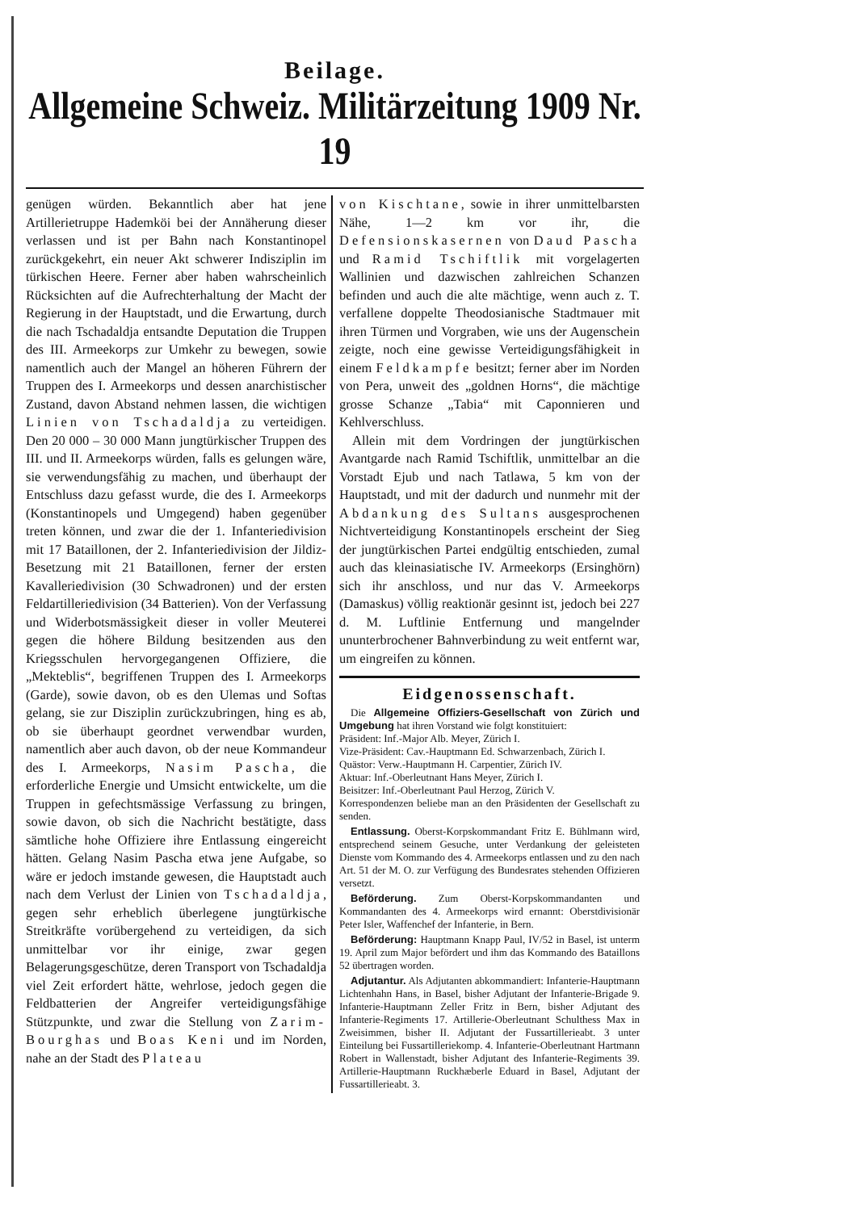Beilage.
Allgemeine Schweiz. Militärzeitung 1909 Nr. 19
genügen würden. Bekanntlich aber hat jene Artillerietruppe Hademköi bei der Annäherung dieser verlassen und ist per Bahn nach Konstantinopel zurückgekehrt, ein neuer Akt schwerer Indisziplin im türkischen Heere. Ferner aber haben wahrscheinlich Rücksichten auf die Aufrechterhaltung der Macht der Regierung in der Hauptstadt, und die Erwartung, durch die nach Tschadaldja entsandte Deputation die Truppen des III. Armeekorps zur Umkehr zu bewegen, sowie namentlich auch der Mangel an höheren Führern der Truppen des I. Armeekorps und dessen anarchistischer Zustand, davon Abstand nehmen lassen, die wichtigen Linien von Tschadaldja zu verteidigen. Den 20 000 – 30 000 Mann jungtürkischer Truppen des III. und II. Armeekorps würden, falls es gelungen wäre, sie verwendungsfähig zu machen, und überhaupt der Entschluss dazu gefasst wurde, die des I. Armeekorps (Konstantinopels und Umgegend) haben gegenüber treten können, und zwar die der 1. Infanteriedivision mit 17 Bataillonen, der 2. Infanteriedivision der Jildiz-Besetzung mit 21 Bataillonen, ferner der ersten Kavalleriedivision (30 Schwadronen) und der ersten Feldartilleriedivision (34 Batterien). Von der Verfassung und Widerbotsmässigkeit dieser in voller Meuterei gegen die höhere Bildung besitzenden aus den Kriegsschulen hervorgegangenen Offiziere, die „Mekteblis“, begriffenen Truppen des I. Armeekorps (Garde), sowie davon, ob es den Ulemas und Softas gelang, sie zur Disziplin zurückzubringen, hing es ab, ob sie überhaupt geordnet verwendbar wurden, namentlich aber auch davon, ob der neue Kommandeur des I. Armeekorps, Nasim Pascha, die erforderliche Energie und Umsicht entwickelte, um die Truppen in gefechtsmässige Verfassung zu bringen, sowie davon, ob sich die Nachricht bestätigte, dass sämtliche hohe Offiziere ihre Entlassung eingereicht hätten. Gelang Nasim Pascha etwa jene Aufgabe, so wäre er jedoch imstande gewesen, die Hauptstadt auch nach dem Verlust der Linien von Tschadaldja, gegen sehr erheblich überlegene jungtürkische Streitkräfte vorübergehend zu verteidigen, da sich unmittelbar vor ihr einige, zwar gegen Belagerungsgeschütze, deren Transport von Tschadaldja viel Zeit erfordert hätte, wehrlose, jedoch gegen die Feldbatterien der Angreifer verteidigungsfähige Stützpunkte, und zwar die Stellung von Zarim-Bourghas und Boas Keni und im Norden, nahe an der Stadt des Plateau
von Kischtane, sowie in ihrer unmittelbarsten Nähe, 1—2 km vor ihr, die Defensionskasernen von Daud Pascha und Ramid Tschiftlik mit vorgelagerten Wallinien und dazwischen zahlreichen Schanzen befinden und auch die alte mächtige, wenn auch z. T. verfallene doppelte Theodosianische Stadtmauer mit ihren Türmen und Vorgraben, wie uns der Augenschein zeigte, noch eine gewisse Verteidigungsfähigkeit in einem Feldkampfe besitzt; ferner aber im Norden von Pera, unweit des „goldnen Horns“, die mächtige grosse Schanze „Tabia“ mit Caponnieren und Kehlverschluss.
Allein mit dem Vordringen der jungtürkischen Avantgarde nach Ramid Tschiftlik, unmittelbar an die Vorstadt Ejub und nach Tatlawa, 5 km von der Hauptstadt, und mit der dadurch und nunmehr mit der Abdankung des Sultans ausgesprochenen Nichtverteidigung Konstantinopels erscheint der Sieg der jungtürkischen Partei endgültig entschieden, zumal auch das kleinasiatische IV. Armeekorps (Ersinghörn) sich ihr anschloss, und nur das V. Armeekorps (Damaskus) völlig reaktionär gesinnt ist, jedoch bei 227 d. M. Luftlinie Entfernung und mangelnder ununterbrochener Bahnverbindung zu weit entfernt war, um eingreifen zu können.
Eidgenossenschaft.
Die Allgemeine Offiziers-Gesellschaft von Zürich und Umgebung hat ihren Vorstand wie folgt konstituiert:
Präsident: Inf.-Major Alb. Meyer, Zürich I.
Vize-Präsident: Cav.-Hauptmann Ed. Schwarzenbach, Zürich I.
Quästor: Verw.-Hauptmann H. Carpentier, Zürich IV.
Aktuar: Inf.-Oberleutnant Hans Meyer, Zürich I.
Beisitzer: Inf.-Oberleutnant Paul Herzog, Zürich V.
Korrespondenzen beliebe man an den Präsidenten der Gesellschaft zu senden.
Entlassung. Oberst-Korpskommandant Fritz E. Bühlmann wird, entsprechend seinem Gesuche, unter Verdankung der geleisteten Dienste vom Kommando des 4. Armeekorps entlassen und zu den nach Art. 51 der M. O. zur Verfügung des Bundesrates stehenden Offizieren versetzt.
Beförderung. Zum Oberst-Korpskommandanten und Kommandanten des 4. Armeekorps wird ernannt: Oberstdivisionär Peter Isler, Waffenchef der Infanterie, in Bern.
Beförderung: Hauptmann Knapp Paul, IV/52 in Basel, ist unterm 19. April zum Major befördert und ihm das Kommando des Bataillons 52 übertragen worden.
Adjutantur. Als Adjutanten abkommandiert: Infanterie-Hauptmann Lichtenhahn Hans, in Basel, bisher Adjutant der Infanterie-Brigade 9. Infanterie-Hauptmann Zeller Fritz in Bern, bisher Adjutant des Infanterie-Regiments 17. Artillerie-Oberleutnant Schulthess Max in Zweisimmen, bisher II. Adjutant der Fussartillerieabt. 3 unter Einteilung bei Fussartilleriekomp. 4. Infanterie-Oberleutnant Hartmann Robert in Wallenstadt, bisher Adjutant des Infanterie-Regiments 39. Artillerie-Hauptmann Ruckhæberle Eduard in Basel, Adjutant der Fussartillerieabt. 3.